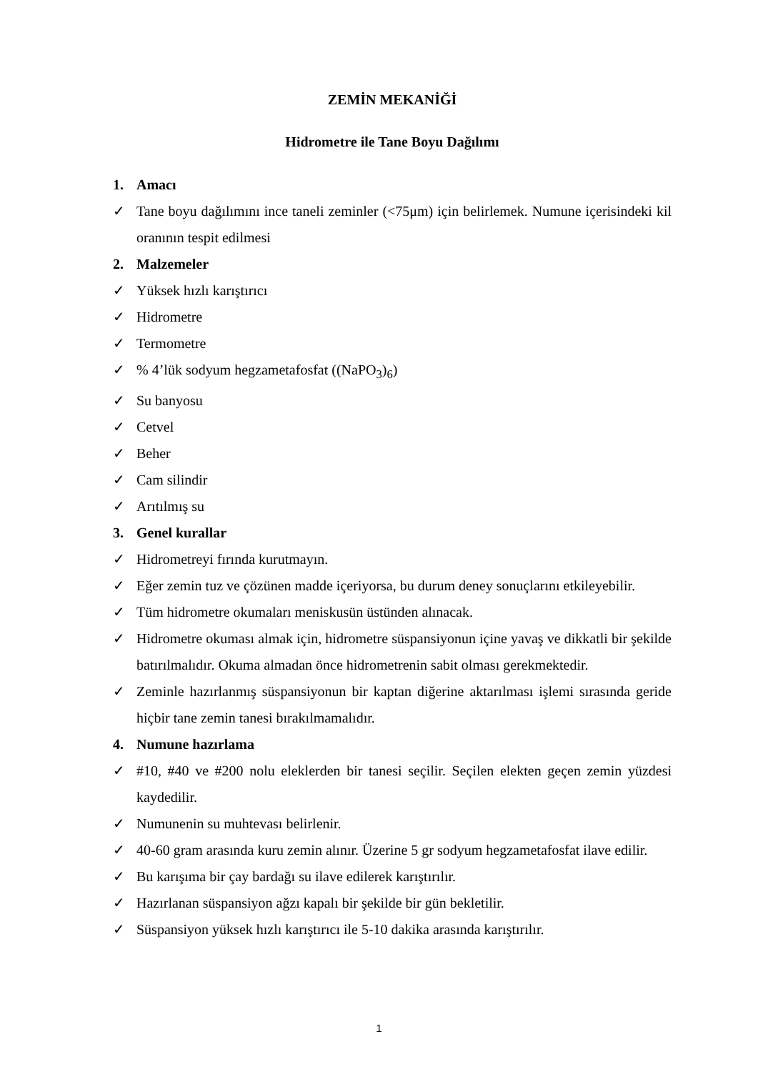ZEMİN MEKANİĞİ
Hidrometre ile Tane Boyu Dağılımı
1. Amacı
✓ Tane boyu dağılımını ince taneli zeminler (<75μm) için belirlemek. Numune içerisindeki kil oranının tespit edilmesi
2. Malzemeler
✓ Yüksek hızlı karıştırıcı
✓ Hidrometre
✓ Termometre
✓% 4’lük sodyum hegzametafosfat ((NaPO<sub>3</sub>)<sub>6</sub>)
✓ Su banyosu
✓ Cetvel
✓ Beher
✓ Cam silindir
✓ Arıtılmış su
3. Genel kurallar
✓ Hidrometreyi fırında kurutmayın.
✓ Eğer zemin tuz ve çözünen madde içeriyorsa, bu durum deney sonuçlarını etkileyebilir.
✓ Tüm hidrometre okumaları meniskusün üstünden alınacak.
✓ Hidrometre okuması almak için, hidrometre süspansiyonun içine yavaş ve dikkatli bir şekilde batırılmalıdır. Okuma almadan önce hidrometrenin sabit olması gerekmektedir.
✓ Zeminle hazırlanmış süspansiyonun bir kaptan diğerine aktarılması işlemi sırasında geride hiçbir tane zemin tanesi bırakılmamalıdır.
4. Numune hazırlama
✓ #10, #40 ve #200 nolu eleklerden bir tanesi seçilir. Seçilen elekten geçen zemin yüzdesi kaydedilir.
✓ Numunenin su muhtevası belirlenir.
✓ 40-60 gram arasında kuru zemin alınır. Üzerine 5 gr sodyum hegzametafosfat ilave edilir.
✓ Bu karışıma bir çay bardağı su ilave edilerek karıştırılır.
✓ Hazırlanan süspansiyon ağzı kapalı bir şekilde bir gün bekletilir.
✓ Süspansiyon yüksek hızlı karıştırıcı ile 5-10 dakika arasında karıştırılır.
1